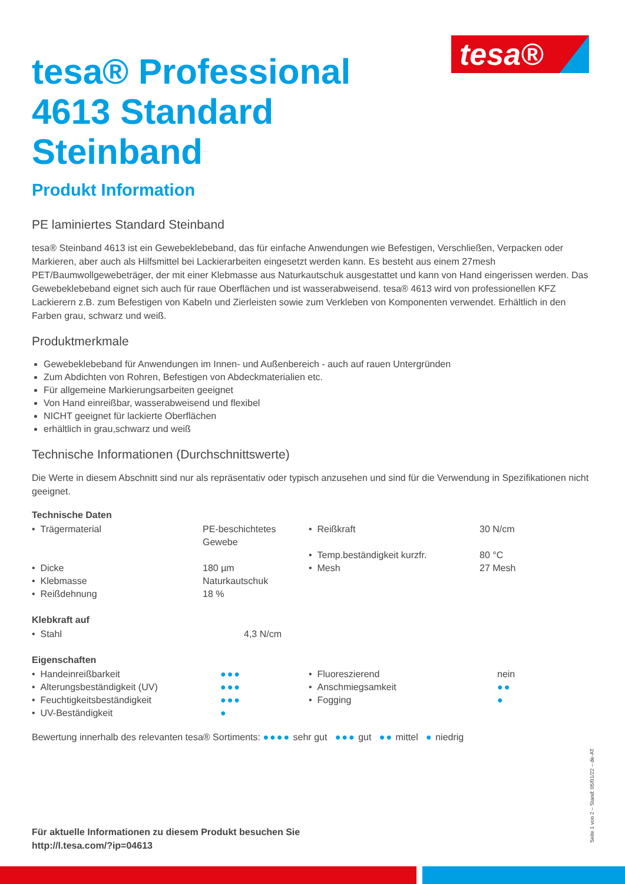tesa®
tesa® Professional 4613 Standard Steinband
Produkt Information
PE laminiertes Standard Steinband
tesa® Steinband 4613 ist ein Gewebeklebeband, das für einfache Anwendungen wie Befestigen, Verschließen, Verpacken oder Markieren, aber auch als Hilfsmittel bei Lackierarbeiten eingesetzt werden kann. Es besteht aus einem 27mesh PET/Baumwollgewebeträger, der mit einer Klebmasse aus Naturkautschuk ausgestattet und kann von Hand eingerissen werden. Das Gewebeklebeband eignet sich auch für raue Oberflächen und ist wasserabweisend. tesa® 4613 wird von professionellen KFZ Lackierern z.B. zum Befestigen von Kabeln und Zierleisten sowie zum Verkleben von Komponenten verwendet. Erhältlich in den Farben grau, schwarz und weiß.
Produktmerkmale
Gewebeklebeband für Anwendungen im Innen- und Außenbereich - auch auf rauen Untergründen
Zum Abdichten von Rohren, Befestigen von Abdeckmaterialien etc.
Für allgemeine Markierungsarbeiten geeignet
Von Hand einreißbar, wasserabweisend und flexibel
NICHT geeignet für lackierte Oberflächen
erhältlich in grau,schwarz und weiß
Technische Informationen (Durchschnittswerte)
Die Werte in diesem Abschnitt sind nur als repräsentativ oder typisch anzusehen und sind für die Verwendung in Spezifikationen nicht geeignet.
Technische Daten
| • Trägermaterial | PE-beschichtetes Gewebe | • Reißkraft | 30 N/cm |
| | | • Temp.beständigkeit kurzfr. | 80 °C |
| • Dicke | 180 µm | • Mesh | 27 Mesh |
| • Klebmasse | Naturkautschuk | | |
| • Reißdehnung | 18 % | | |
Klebkraft auf
| • Stahl | 4,3 N/cm |
Eigenschaften
| • Handeinreißbarkeit | ●●● | • Fluoreszierend | nein |
| • Alterungsbeständigkeit (UV) | ●●● | • Anschmiegsamkeit | ●● |
| • Feuchtigkeitsbeständigkeit | ●●● | • Fogging | ● |
| • UV-Beständigkeit | ● | | |
Bewertung innerhalb des relevanten tesa® Sortiments: ●●●● sehr gut ●●● gut ●● mittel ● niedrig
Für aktuelle Informationen zu diesem Produkt besuchen Sie
http://l.tesa.com/?ip=04613
Seite 1 von 2 – Stand: 05/01/22 – de-AT